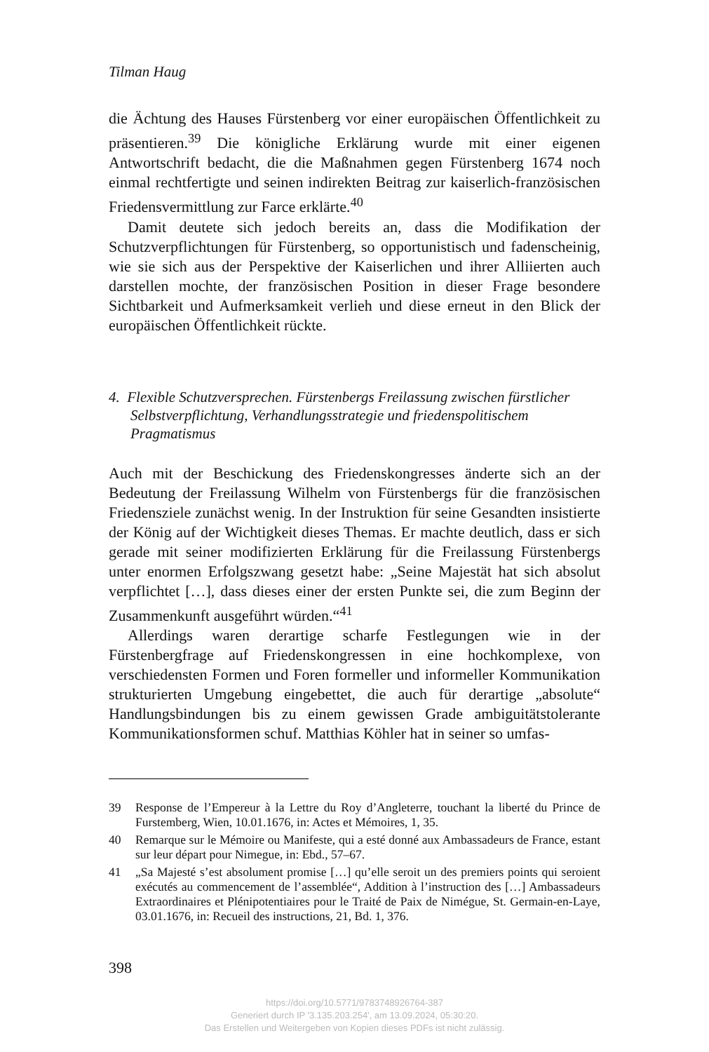Tilman Haug
die Ächtung des Hauses Fürstenberg vor einer europäischen Öffentlichkeit zu präsentieren.<sup>39</sup> Die königliche Erklärung wurde mit einer eigenen Antwortschrift bedacht, die die Maßnahmen gegen Fürstenberg 1674 noch einmal rechtfertigte und seinen indirekten Beitrag zur kaiserlich-französischen Friedensvermittlung zur Farce erklärte.<sup>40</sup>
Damit deutete sich jedoch bereits an, dass die Modifikation der Schutzverpflichtungen für Fürstenberg, so opportunistisch und fadenscheinig, wie sie sich aus der Perspektive der Kaiserlichen und ihrer Alliierten auch darstellen mochte, der französischen Position in dieser Frage besondere Sichtbarkeit und Aufmerksamkeit verlieh und diese erneut in den Blick der europäischen Öffentlichkeit rückte.
4. Flexible Schutzversprechen. Fürstenbergs Freilassung zwischen fürstlicher Selbstverpflichtung, Verhandlungsstrategie und friedenspolitischem Pragmatismus
Auch mit der Beschickung des Friedenskongresses änderte sich an der Bedeutung der Freilassung Wilhelm von Fürstenbergs für die französischen Friedensziele zunächst wenig. In der Instruktion für seine Gesandten insistierte der König auf der Wichtigkeit dieses Themas. Er machte deutlich, dass er sich gerade mit seiner modifizierten Erklärung für die Freilassung Fürstenbergs unter enormen Erfolgszwang gesetzt habe: „Seine Majestät hat sich absolut verpflichtet […], dass dieses einer der ersten Punkte sei, die zum Beginn der Zusammenkunft ausgeführt würden.“<sup>41</sup>
Allerdings waren derartige scharfe Festlegungen wie in der Fürstenbergfrage auf Friedenskongressen in eine hochkomplexe, von verschiedensten Formen und Foren formeller und informeller Kommunikation strukturierten Umgebung eingebettet, die auch für derartige „absolute“ Handlungsbindungen bis zu einem gewissen Grade ambiguitätstolerante Kommunikationsformen schuf. Matthias Köhler hat in seiner so umfas-
39 Response de l’Empereur à la Lettre du Roy d’Angleterre, touchant la liberté du Prince de Furstemberg, Wien, 10.01.1676, in: Actes et Mémoires, 1, 35.
40 Remarque sur le Mémoire ou Manifeste, qui a esté donné aux Ambassadeurs de France, estant sur leur départ pour Nimegue, in: Ebd., 57–67.
41 „Sa Majesté s’est absolument promise […] qu’elle seroit un des premiers points qui seroient exécutés au commencement de l’assemblée“, Addition à l’instruction des […] Ambassadeurs Extraordinaires et Plénipotentiaires pour le Traité de Paix de Nimégue, St. Germain-en-Laye, 03.01.1676, in: Recueil des instructions, 21, Bd. 1, 376.
398
https://doi.org/10.5771/9783748926764-387
Generiert durch IP '3.135.203.254', am 13.09.2024, 05:30:20.
Das Erstellen und Weitergeben von Kopien dieses PDFs ist nicht zulässig.